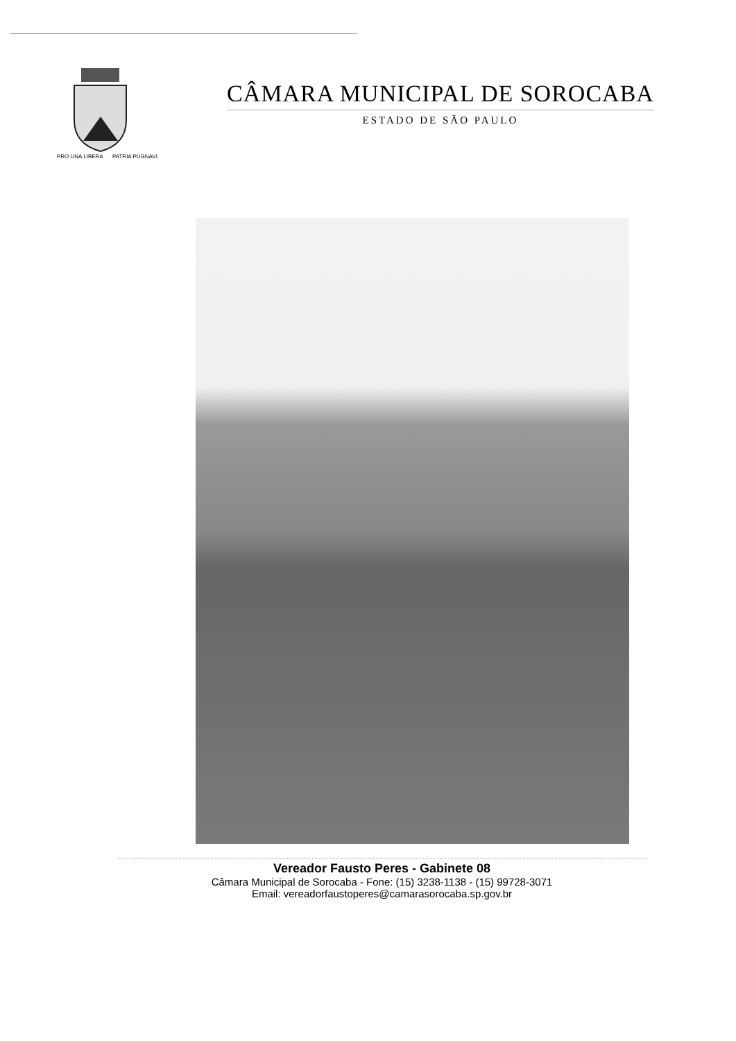PRO UNA LIBERA
PATRIA PUGNAVI
CÂMARA MUNICIPAL DE SOROCABA
ESTADO DE SÃO PAULO
Vereador Fausto Peres - Gabinete 08
Câmara Municipal de Sorocaba - Fone: (15) 3238-1138 - (15) 99728-3071
Email: vereadorfaustoperes@camarasorocaba.sp.gov.br